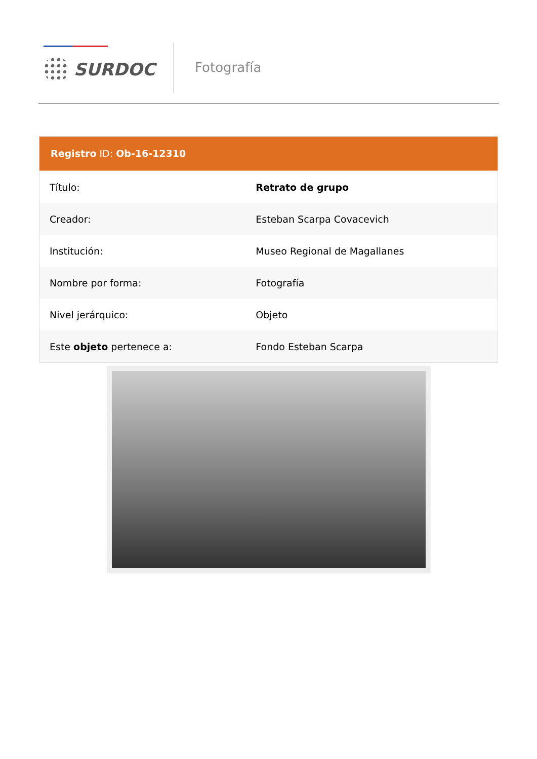SURDOC Fotografía
Registro ID: Ob-16-12310
| Título: | Retrato de grupo |
| Creador: | Esteban Scarpa Covacevich |
| Institución: | Museo Regional de Magallanes |
| Nombre por forma: | Fotografía |
| Nivel jerárquico: | Objeto |
| Este objeto pertenece a: | Fondo Esteban Scarpa |